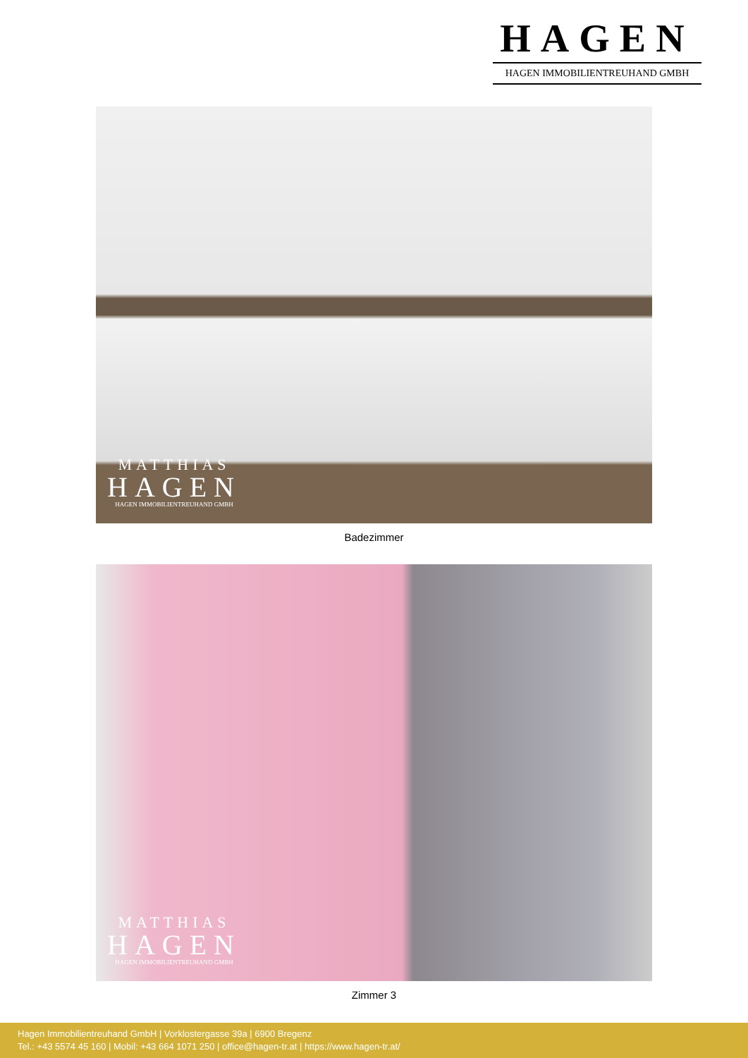HAGEN
HAGEN IMMOBILIENTREUHAND GMBH
MATTHIAS
HAGEN
HAGEN IMMOBILIENTREUHAND GMBH
Badezimmer
MATTHIAS
HAGEN
HAGEN IMMOBILIENTREUHAND GMBH
Zimmer 3
Hagen Immobilientreuhand GmbH | Vorklostergasse 39a | 6900 Bregenz
Tel.: +43 5574 45 160 | Mobil: +43 664 1071 250 | office@hagen-tr.at | https://www.hagen-tr.at/